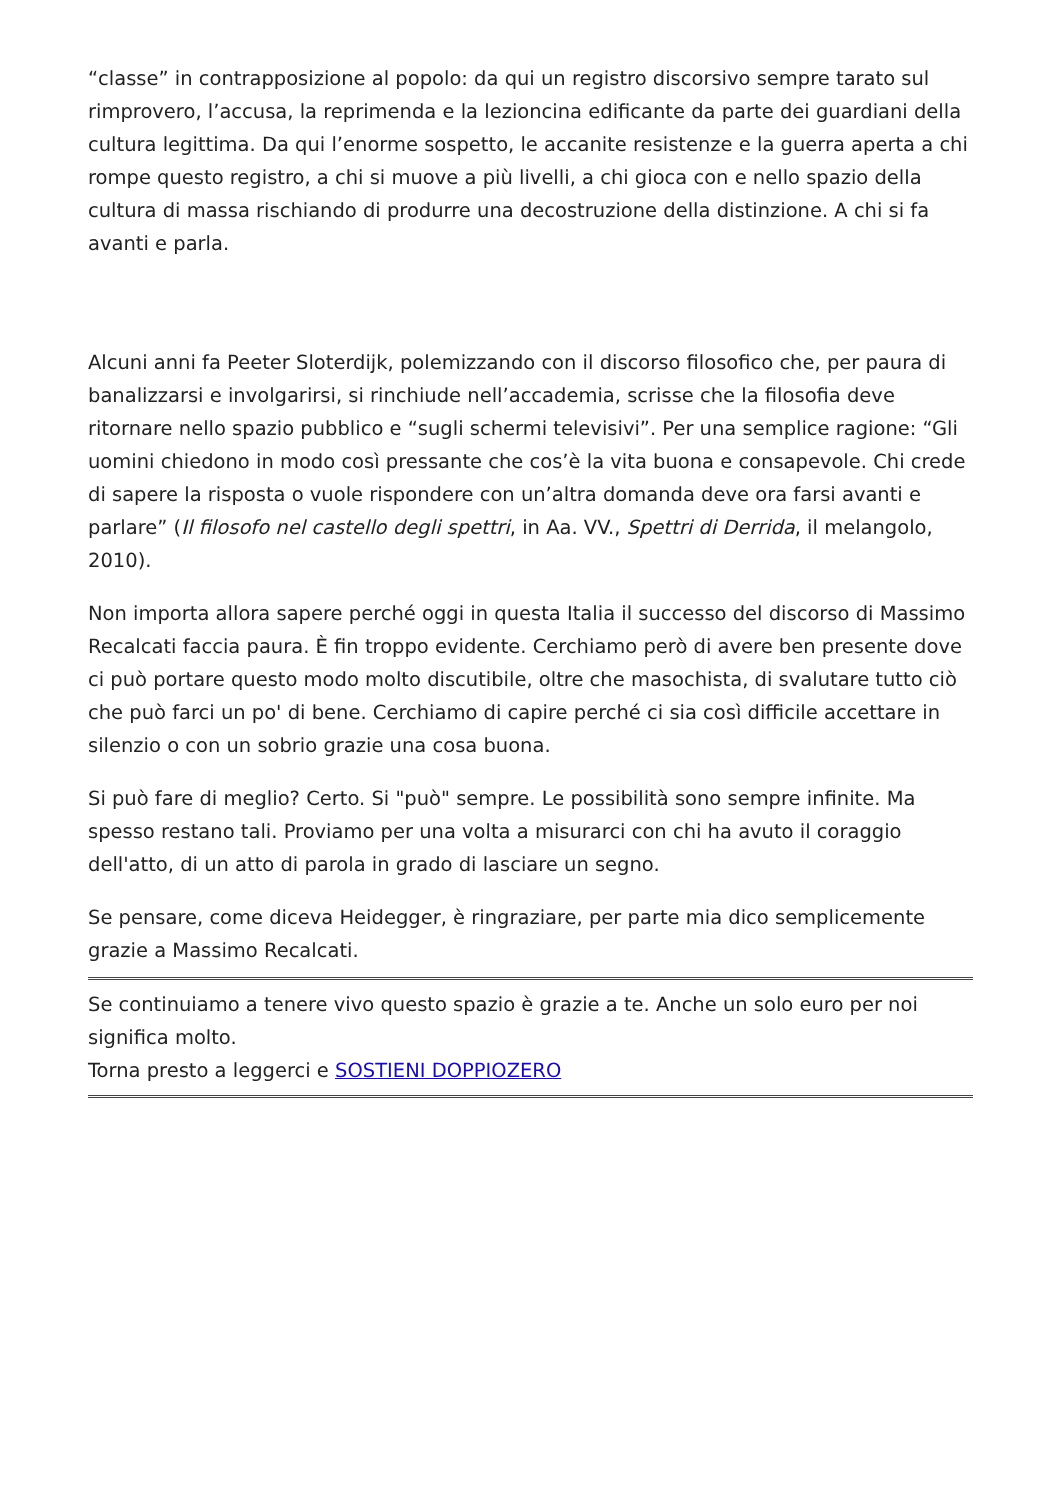“classe” in contrapposizione al popolo: da qui un registro discorsivo sempre tarato sul rimprovero, l’accusa, la reprimenda e la lezioncina edificante da parte dei guardiani della cultura legittima. Da qui l’enorme sospetto, le accanite resistenze e la guerra aperta a chi rompe questo registro, a chi si muove a più livelli, a chi gioca con e nello spazio della cultura di massa rischiando di produrre una decostruzione della distinzione. A chi si fa avanti e parla.
Alcuni anni fa Peeter Sloterdijk, polemizzando con il discorso filosofico che, per paura di banalizzarsi e involgarirsi, si rinchiude nell’accademia, scrisse che la filosofia deve ritornare nello spazio pubblico e “sugli schermi televisivi”. Per una semplice ragione: “Gli uomini chiedono in modo così pressante che cos’è la vita buona e consapevole. Chi crede di sapere la risposta o vuole rispondere con un’altra domanda deve ora farsi avanti e parlare” (Il filosofo nel castello degli spettri, in Aa. VV., Spettri di Derrida, il melangolo, 2010).
Non importa allora sapere perché oggi in questa Italia il successo del discorso di Massimo Recalcati faccia paura. È fin troppo evidente. Cerchiamo però di avere ben presente dove ci può portare questo modo molto discutibile, oltre che masochista, di svalutare tutto ciò che può farci un po' di bene. Cerchiamo di capire perché ci sia così difficile accettare in silenzio o con un sobrio grazie una cosa buona.
Si può fare di meglio? Certo. Si "può" sempre. Le possibilità sono sempre infinite. Ma spesso restano tali. Proviamo per una volta a misurarci con chi ha avuto il coraggio dell'atto, di un atto di parola in grado di lasciare un segno.
Se pensare, come diceva Heidegger, è ringraziare, per parte mia dico semplicemente grazie a Massimo Recalcati.
Se continuiamo a tenere vivo questo spazio è grazie a te. Anche un solo euro per noi significa molto.
Torna presto a leggerci e SOSTIENI DOPPIOZERO